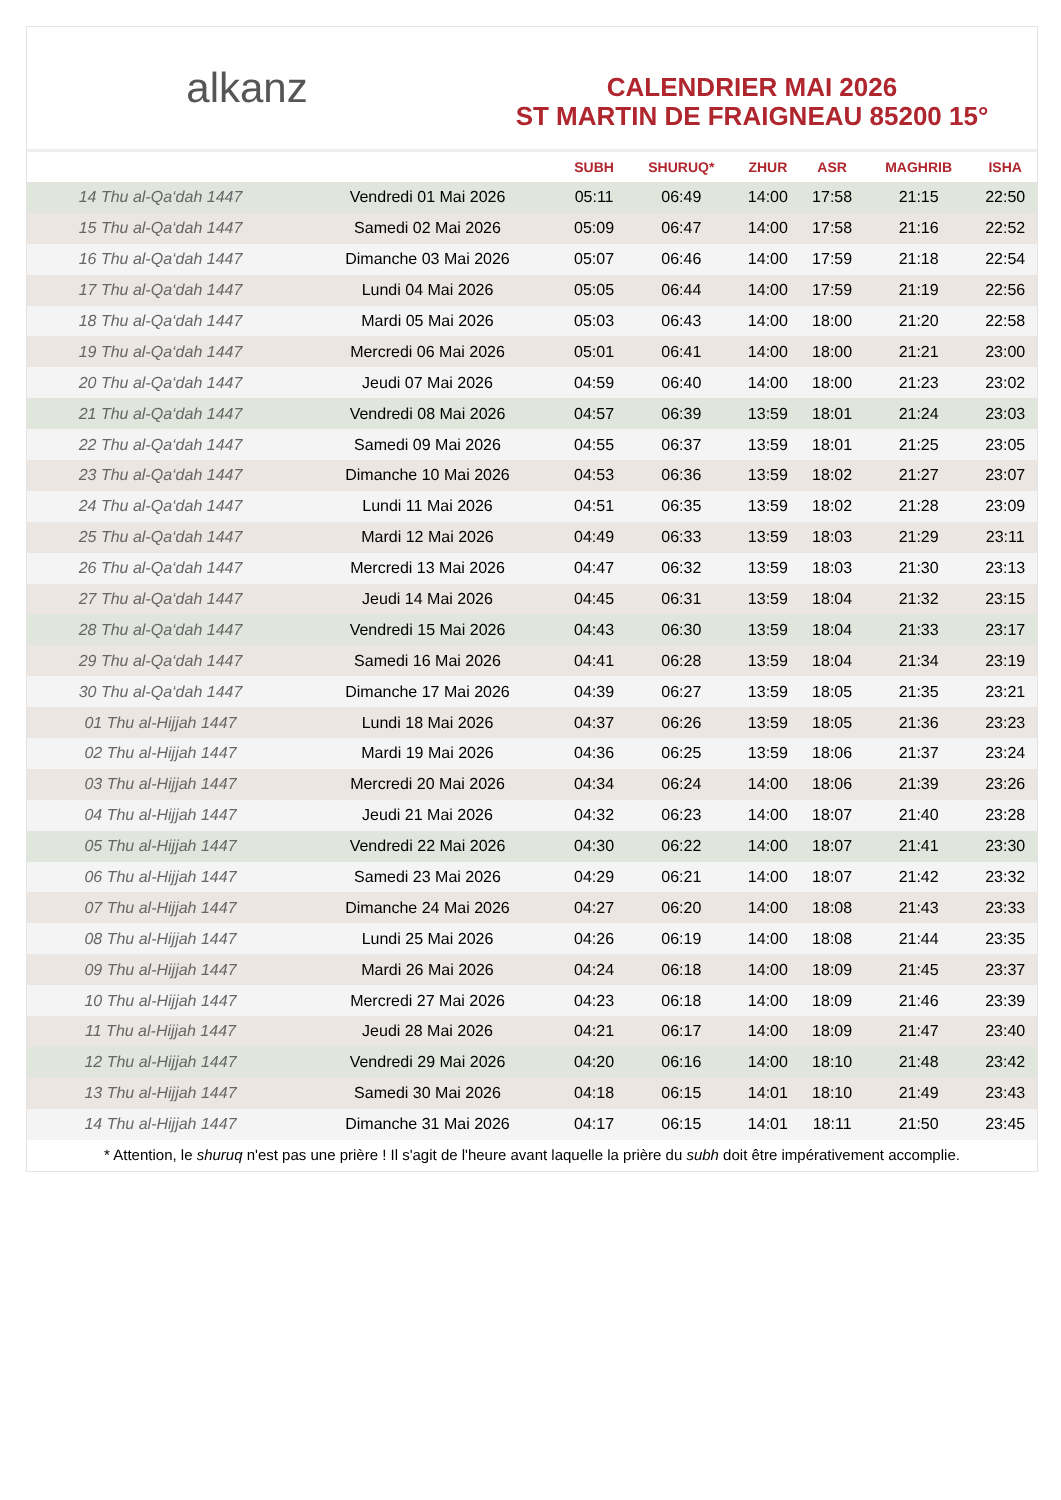alkanz
CALENDRIER MAI 2026
ST MARTIN DE FRAIGNEAU 85200 15°
| | | SUBH | SHURUQ* | ZHUR | ASR | MAGHRIB | ISHA |
| --- | --- | --- | --- | --- | --- | --- | --- |
| 14 Thu al-Qa‘dah 1447 | Vendredi 01 Mai 2026 | 05:11 | 06:49 | 14:00 | 17:58 | 21:15 | 22:50 |
| 15 Thu al-Qa‘dah 1447 | Samedi 02 Mai 2026 | 05:09 | 06:47 | 14:00 | 17:58 | 21:16 | 22:52 |
| 16 Thu al-Qa‘dah 1447 | Dimanche 03 Mai 2026 | 05:07 | 06:46 | 14:00 | 17:59 | 21:18 | 22:54 |
| 17 Thu al-Qa‘dah 1447 | Lundi 04 Mai 2026 | 05:05 | 06:44 | 14:00 | 17:59 | 21:19 | 22:56 |
| 18 Thu al-Qa‘dah 1447 | Mardi 05 Mai 2026 | 05:03 | 06:43 | 14:00 | 18:00 | 21:20 | 22:58 |
| 19 Thu al-Qa‘dah 1447 | Mercredi 06 Mai 2026 | 05:01 | 06:41 | 14:00 | 18:00 | 21:21 | 23:00 |
| 20 Thu al-Qa‘dah 1447 | Jeudi 07 Mai 2026 | 04:59 | 06:40 | 14:00 | 18:00 | 21:23 | 23:02 |
| 21 Thu al-Qa‘dah 1447 | Vendredi 08 Mai 2026 | 04:57 | 06:39 | 13:59 | 18:01 | 21:24 | 23:03 |
| 22 Thu al-Qa‘dah 1447 | Samedi 09 Mai 2026 | 04:55 | 06:37 | 13:59 | 18:01 | 21:25 | 23:05 |
| 23 Thu al-Qa‘dah 1447 | Dimanche 10 Mai 2026 | 04:53 | 06:36 | 13:59 | 18:02 | 21:27 | 23:07 |
| 24 Thu al-Qa‘dah 1447 | Lundi 11 Mai 2026 | 04:51 | 06:35 | 13:59 | 18:02 | 21:28 | 23:09 |
| 25 Thu al-Qa‘dah 1447 | Mardi 12 Mai 2026 | 04:49 | 06:33 | 13:59 | 18:03 | 21:29 | 23:11 |
| 26 Thu al-Qa‘dah 1447 | Mercredi 13 Mai 2026 | 04:47 | 06:32 | 13:59 | 18:03 | 21:30 | 23:13 |
| 27 Thu al-Qa‘dah 1447 | Jeudi 14 Mai 2026 | 04:45 | 06:31 | 13:59 | 18:04 | 21:32 | 23:15 |
| 28 Thu al-Qa‘dah 1447 | Vendredi 15 Mai 2026 | 04:43 | 06:30 | 13:59 | 18:04 | 21:33 | 23:17 |
| 29 Thu al-Qa‘dah 1447 | Samedi 16 Mai 2026 | 04:41 | 06:28 | 13:59 | 18:04 | 21:34 | 23:19 |
| 30 Thu al-Qa‘dah 1447 | Dimanche 17 Mai 2026 | 04:39 | 06:27 | 13:59 | 18:05 | 21:35 | 23:21 |
| 01 Thu al-Hijjah 1447 | Lundi 18 Mai 2026 | 04:37 | 06:26 | 13:59 | 18:05 | 21:36 | 23:23 |
| 02 Thu al-Hijjah 1447 | Mardi 19 Mai 2026 | 04:36 | 06:25 | 13:59 | 18:06 | 21:37 | 23:24 |
| 03 Thu al-Hijjah 1447 | Mercredi 20 Mai 2026 | 04:34 | 06:24 | 14:00 | 18:06 | 21:39 | 23:26 |
| 04 Thu al-Hijjah 1447 | Jeudi 21 Mai 2026 | 04:32 | 06:23 | 14:00 | 18:07 | 21:40 | 23:28 |
| 05 Thu al-Hijjah 1447 | Vendredi 22 Mai 2026 | 04:30 | 06:22 | 14:00 | 18:07 | 21:41 | 23:30 |
| 06 Thu al-Hijjah 1447 | Samedi 23 Mai 2026 | 04:29 | 06:21 | 14:00 | 18:07 | 21:42 | 23:32 |
| 07 Thu al-Hijjah 1447 | Dimanche 24 Mai 2026 | 04:27 | 06:20 | 14:00 | 18:08 | 21:43 | 23:33 |
| 08 Thu al-Hijjah 1447 | Lundi 25 Mai 2026 | 04:26 | 06:19 | 14:00 | 18:08 | 21:44 | 23:35 |
| 09 Thu al-Hijjah 1447 | Mardi 26 Mai 2026 | 04:24 | 06:18 | 14:00 | 18:09 | 21:45 | 23:37 |
| 10 Thu al-Hijjah 1447 | Mercredi 27 Mai 2026 | 04:23 | 06:18 | 14:00 | 18:09 | 21:46 | 23:39 |
| 11 Thu al-Hijjah 1447 | Jeudi 28 Mai 2026 | 04:21 | 06:17 | 14:00 | 18:09 | 21:47 | 23:40 |
| 12 Thu al-Hijjah 1447 | Vendredi 29 Mai 2026 | 04:20 | 06:16 | 14:00 | 18:10 | 21:48 | 23:42 |
| 13 Thu al-Hijjah 1447 | Samedi 30 Mai 2026 | 04:18 | 06:15 | 14:01 | 18:10 | 21:49 | 23:43 |
| 14 Thu al-Hijjah 1447 | Dimanche 31 Mai 2026 | 04:17 | 06:15 | 14:01 | 18:11 | 21:50 | 23:45 |
* Attention, le shuruq n'est pas une prière ! Il s'agit de l'heure avant laquelle la prière du subh doit être impérativement accomplie.